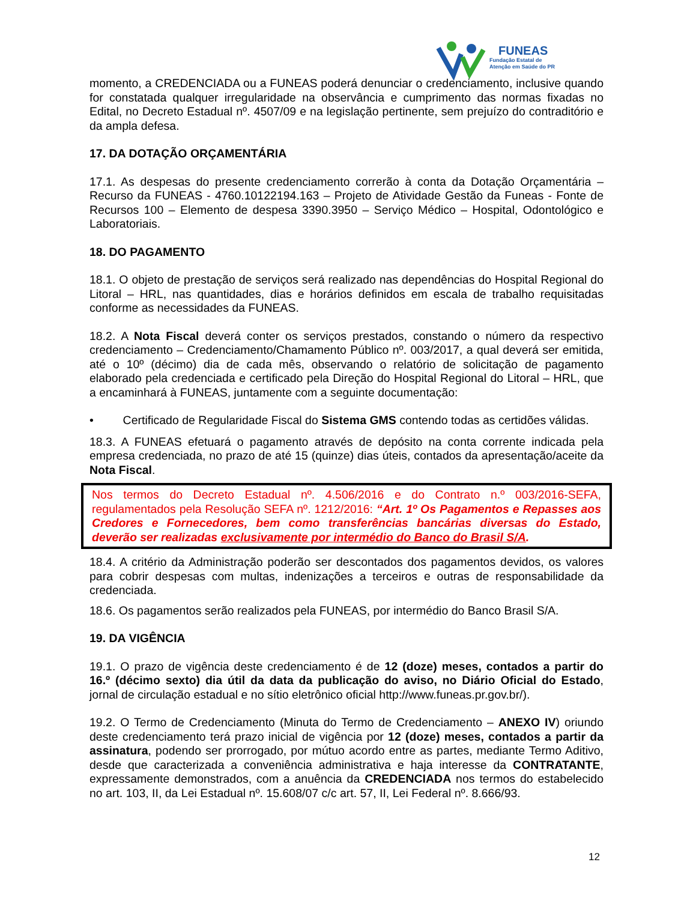FUNEAS
Fundação Estatal de
Atenção em Saúde do PR
momento, a CREDENCIADA ou a FUNEAS poderá denunciar o credenciamento, inclusive quando for constatada qualquer irregularidade na observância e cumprimento das normas fixadas no Edital, no Decreto Estadual nº. 4507/09 e na legislação pertinente, sem prejuízo do contraditório e da ampla defesa.
17. DA DOTAÇÃO ORÇAMENTÁRIA
17.1. As despesas do presente credenciamento correrão à conta da Dotação Orçamentária – Recurso da FUNEAS - 4760.10122194.163 – Projeto de Atividade Gestão da Funeas - Fonte de Recursos 100 – Elemento de despesa 3390.3950 – Serviço Médico – Hospital, Odontológico e Laboratoriais.
18. DO PAGAMENTO
18.1. O objeto de prestação de serviços será realizado nas dependências do Hospital Regional do Litoral – HRL, nas quantidades, dias e horários definidos em escala de trabalho requisitadas conforme as necessidades da FUNEAS.
18.2. A Nota Fiscal deverá conter os serviços prestados, constando o número da respectivo credenciamento – Credenciamento/Chamamento Público nº. 003/2017, a qual deverá ser emitida, até o 10º (décimo) dia de cada mês, observando o relatório de solicitação de pagamento elaborado pela credenciada e certificado pela Direção do Hospital Regional do Litoral – HRL, que a encaminhará à FUNEAS, juntamente com a seguinte documentação:
• Certificado de Regularidade Fiscal do Sistema GMS contendo todas as certidões válidas.
18.3. A FUNEAS efetuará o pagamento através de depósito na conta corrente indicada pela empresa credenciada, no prazo de até 15 (quinze) dias úteis, contados da apresentação/aceite da Nota Fiscal.
Nos termos do Decreto Estadual nº. 4.506/2016 e do Contrato n.º 003/2016-SEFA, regulamentados pela Resolução SEFA nº. 1212/2016: “Art. 1º Os Pagamentos e Repasses aos Credores e Fornecedores, bem como transferências bancárias diversas do Estado, deverão ser realizadas exclusivamente por intermédio do Banco do Brasil S/A.
18.4. A critério da Administração poderão ser descontados dos pagamentos devidos, os valores para cobrir despesas com multas, indenizações a terceiros e outras de responsabilidade da credenciada.
18.6. Os pagamentos serão realizados pela FUNEAS, por intermédio do Banco Brasil S/A.
19. DA VIGÊNCIA
19.1. O prazo de vigência deste credenciamento é de 12 (doze) meses, contados a partir do 16.º (décimo sexto) dia útil da data da publicação do aviso, no Diário Oficial do Estado, jornal de circulação estadual e no sítio eletrônico oficial http://www.funeas.pr.gov.br/).
19.2. O Termo de Credenciamento (Minuta do Termo de Credenciamento – ANEXO IV) oriundo deste credenciamento terá prazo inicial de vigência por 12 (doze) meses, contados a partir da assinatura, podendo ser prorrogado, por mútuo acordo entre as partes, mediante Termo Aditivo, desde que caracterizada a conveniência administrativa e haja interesse da CONTRATANTE, expressamente demonstrados, com a anuência da CREDENCIADA nos termos do estabelecido no art. 103, II, da Lei Estadual nº. 15.608/07 c/c art. 57, II, Lei Federal nº. 8.666/93.
12